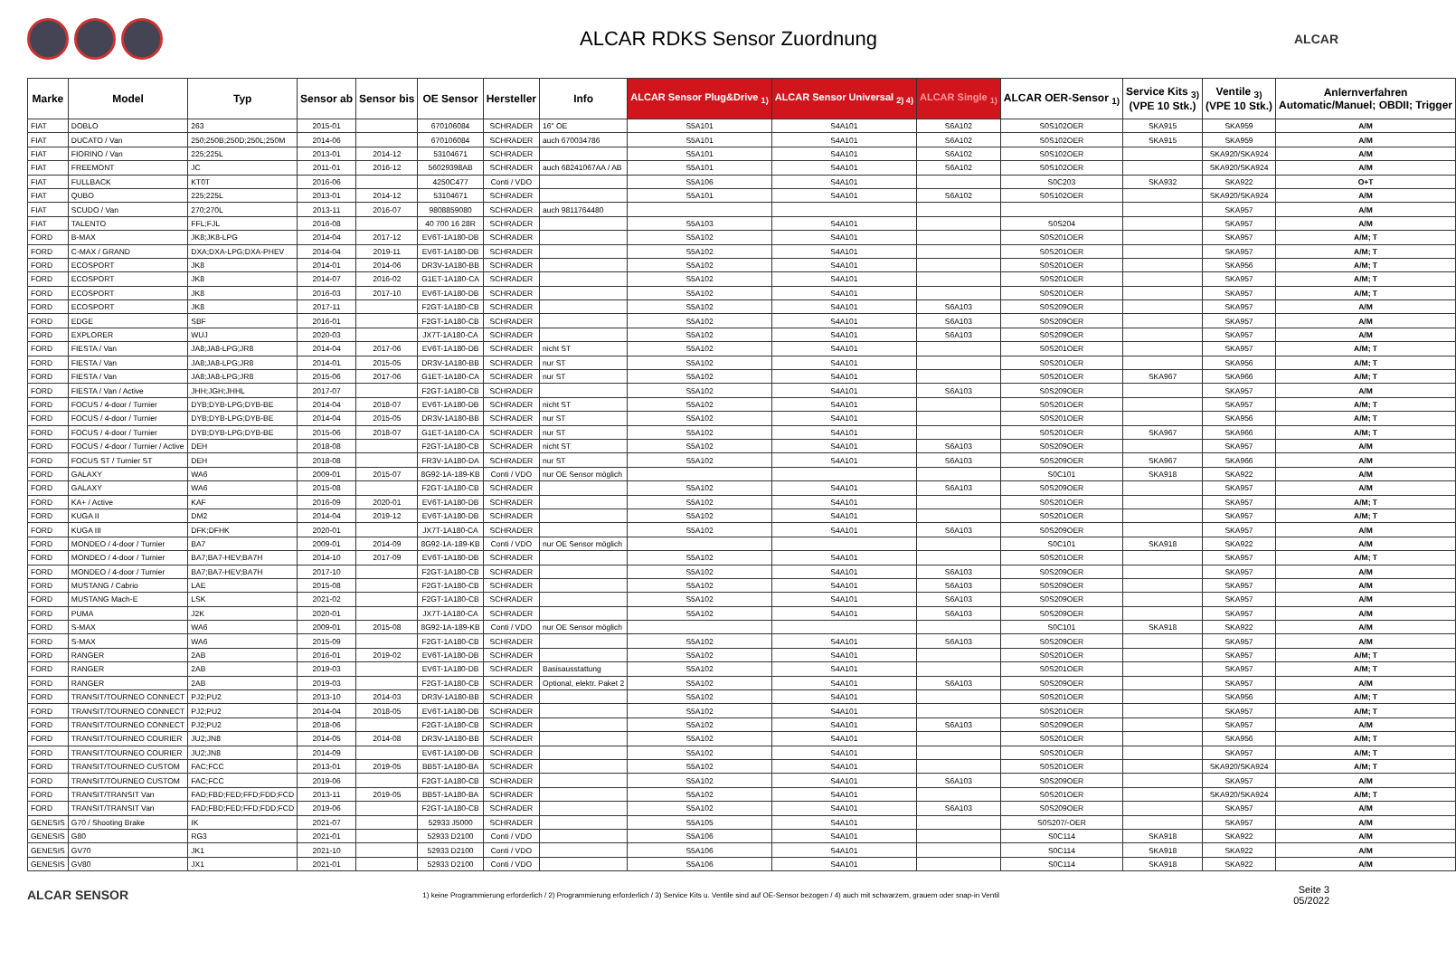ALCAR RDKS Sensor Zuordnung
ALCAR
| Marke | Model | Typ | Sensor ab | Sensor bis | OE Sensor | Hersteller | Info | ALCAR Sensor Plug&Drive <sub>1)</sub> | ALCAR Sensor Universal <sub>2) 4)</sub> | ALCAR Single <sub>1)</sub> | ALCAR OER-Sensor <sub>1)</sub> | Service Kits <sub>3)</sub> (VPE 10 Stk.) | Ventile <sub>3)</sub> (VPE 10 Stk.) | Anlernverfahren Automatic/Manuel; OBDII; Trigger |
| --- | --- | --- | --- | --- | --- | --- | --- | --- | --- | --- | --- | --- | --- | --- |
| FIAT | DOBLO | 263 | 2015-01 | | 670106084 | SCHRADER | 16" OE | S5A101 | S4A101 | S6A102 | S0S102OER | SKA915 | SKA959 | A/M |
| FIAT | DUCATO / Van | 250;250B;250D;250L;250M | 2014-06 | | 670106084 | SCHRADER | auch 670034786 | S5A101 | S4A101 | S6A102 | S0S102OER | SKA915 | SKA959 | A/M |
| FIAT | FIORINO / Van | 225;225L | 2013-01 | 2014-12 | 53104671 | SCHRADER | | S5A101 | S4A101 | S6A102 | S0S102OER | | SKA920/SKA924 | A/M |
| FIAT | FREEMONT | JC | 2011-01 | 2016-12 | 56029398AB | SCHRADER | auch 68241067AA / AB | S5A101 | S4A101 | S6A102 | S0S102OER | | SKA920/SKA924 | A/M |
| FIAT | FULLBACK | KT0T | 2016-06 | | 4250C477 | Conti / VDO | | S5A106 | S4A101 | | S0C203 | SKA932 | SKA922 | O+T |
| FIAT | QUBO | 225;225L | 2013-01 | 2014-12 | 53104671 | SCHRADER | | S5A101 | S4A101 | S6A102 | S0S102OER | | SKA920/SKA924 | A/M |
| FIAT | SCUDO / Van | 270;270L | 2013-11 | 2016-07 | 9808859080 | SCHRADER | auch 9811764480 | | | | | | SKA957 | A/M |
| FIAT | TALENTO | FFL;FJL | 2016-08 | | 40 700 16 28R | SCHRADER | | S5A103 | S4A101 | | S0S204 | | SKA957 | A/M |
| FORD | B-MAX | JK8;JK8-LPG | 2014-04 | 2017-12 | EV6T-1A180-DB | SCHRADER | | S5A102 | S4A101 | | S0S201OER | | SKA957 | A/M; T |
| FORD | C-MAX / GRAND | DXA;DXA-LPG;DXA-PHEV | 2014-04 | 2019-11 | EV6T-1A180-DB | SCHRADER | | S5A102 | S4A101 | | S0S201OER | | SKA957 | A/M; T |
| FORD | ECOSPORT | JK8 | 2014-01 | 2014-06 | DR3V-1A180-BB | SCHRADER | | S5A102 | S4A101 | | S0S201OER | | SKA956 | A/M; T |
| FORD | ECOSPORT | JK8 | 2014-07 | 2016-02 | G1ET-1A180-CA | SCHRADER | | S5A102 | S4A101 | | S0S201OER | | SKA957 | A/M; T |
| FORD | ECOSPORT | JK8 | 2016-03 | 2017-10 | EV6T-1A180-DB | SCHRADER | | S5A102 | S4A101 | | S0S201OER | | SKA957 | A/M; T |
| FORD | ECOSPORT | JK8 | 2017-11 | | F2GT-1A180-CB | SCHRADER | | S5A102 | S4A101 | S6A103 | S0S209OER | | SKA957 | A/M |
| FORD | EDGE | SBF | 2016-01 | | F2GT-1A180-CB | SCHRADER | | S5A102 | S4A101 | S6A103 | S0S209OER | | SKA957 | A/M |
| FORD | EXPLORER | WUJ | 2020-03 | | JX7T-1A180-CA | SCHRADER | | S5A102 | S4A101 | S6A103 | S0S209OER | | SKA957 | A/M |
| FORD | FIESTA / Van | JA8;JA8-LPG;JR8 | 2014-04 | 2017-06 | EV6T-1A180-DB | SCHRADER | nicht ST | S5A102 | S4A101 | | S0S201OER | | SKA957 | A/M; T |
| FORD | FIESTA / Van | JA8;JA8-LPG;JR8 | 2014-01 | 2015-05 | DR3V-1A180-BB | SCHRADER | nur ST | S5A102 | S4A101 | | S0S201OER | | SKA956 | A/M; T |
| FORD | FIESTA / Van | JA8;JA8-LPG;JR8 | 2015-06 | 2017-06 | G1ET-1A180-CA | SCHRADER | nur ST | S5A102 | S4A101 | | S0S201OER | SKA967 | SKA966 | A/M; T |
| FORD | FIESTA / Van / Active | JHH;JGH;JHHL | 2017-07 | | F2GT-1A180-CB | SCHRADER | | S5A102 | S4A101 | S6A103 | S0S209OER | | SKA957 | A/M |
| FORD | FOCUS / 4-door / Turnier | DYB;DYB-LPG;DYB-BE | 2014-04 | 2018-07 | EV6T-1A180-DB | SCHRADER | nicht ST | S5A102 | S4A101 | | S0S201OER | | SKA957 | A/M; T |
| FORD | FOCUS / 4-door / Turnier | DYB;DYB-LPG;DYB-BE | 2014-04 | 2015-05 | DR3V-1A180-BB | SCHRADER | nur ST | S5A102 | S4A101 | | S0S201OER | | SKA956 | A/M; T |
| FORD | FOCUS / 4-door / Turnier | DYB;DYB-LPG;DYB-BE | 2015-06 | 2018-07 | G1ET-1A180-CA | SCHRADER | nur ST | S5A102 | S4A101 | | S0S201OER | SKA967 | SKA966 | A/M; T |
| FORD | FOCUS / 4-door / Turnier / Active | DEH | 2018-08 | | F2GT-1A180-CB | SCHRADER | nicht ST | S5A102 | S4A101 | S6A103 | S0S209OER | | SKA957 | A/M |
| FORD | FOCUS ST / Turnier ST | DEH | 2018-08 | | FR3V-1A180-DA | SCHRADER | nur ST | S5A102 | S4A101 | S6A103 | S0S209OER | SKA967 | SKA966 | A/M |
| FORD | GALAXY | WA6 | 2009-01 | 2015-07 | 8G92-1A-189-KB | Conti / VDO | nur OE Sensor möglich | | | | S0C101 | SKA918 | SKA922 | A/M |
| FORD | GALAXY | WA6 | 2015-08 | | F2GT-1A180-CB | SCHRADER | | S5A102 | S4A101 | S6A103 | S0S209OER | | SKA957 | A/M |
| FORD | KA+ / Active | KAF | 2016-09 | 2020-01 | EV6T-1A180-DB | SCHRADER | | S5A102 | S4A101 | | S0S201OER | | SKA957 | A/M; T |
| FORD | KUGA II | DM2 | 2014-04 | 2019-12 | EV6T-1A180-DB | SCHRADER | | S5A102 | S4A101 | | S0S201OER | | SKA957 | A/M; T |
| FORD | KUGA III | DFK;DFHK | 2020-01 | | JX7T-1A180-CA | SCHRADER | | S5A102 | S4A101 | S6A103 | S0S209OER | | SKA957 | A/M |
| FORD | MONDEO / 4-door / Turnier | BA7 | 2009-01 | 2014-09 | 8G92-1A-189-KB | Conti / VDO | nur OE Sensor möglich | | | | S0C101 | SKA918 | SKA922 | A/M |
| FORD | MONDEO / 4-door / Turnier | BA7;BA7-HEV;BA7H | 2014-10 | 2017-09 | EV6T-1A180-DB | SCHRADER | | S5A102 | S4A101 | | S0S201OER | | SKA957 | A/M; T |
| FORD | MONDEO / 4-door / Turnier | BA7;BA7-HEV;BA7H | 2017-10 | | F2GT-1A180-CB | SCHRADER | | S5A102 | S4A101 | S6A103 | S0S209OER | | SKA957 | A/M |
| FORD | MUSTANG / Cabrio | LAE | 2015-08 | | F2GT-1A180-CB | SCHRADER | | S5A102 | S4A101 | S6A103 | S0S209OER | | SKA957 | A/M |
| FORD | MUSTANG Mach-E | LSK | 2021-02 | | F2GT-1A180-CB | SCHRADER | | S5A102 | S4A101 | S6A103 | S0S209OER | | SKA957 | A/M |
| FORD | PUMA | J2K | 2020-01 | | JX7T-1A180-CA | SCHRADER | | S5A102 | S4A101 | S6A103 | S0S209OER | | SKA957 | A/M |
| FORD | S-MAX | WA6 | 2009-01 | 2015-08 | 8G92-1A-189-KB | Conti / VDO | nur OE Sensor möglich | | | | S0C101 | SKA918 | SKA922 | A/M |
| FORD | S-MAX | WA6 | 2015-09 | | F2GT-1A180-CB | SCHRADER | | S5A102 | S4A101 | S6A103 | S0S209OER | | SKA957 | A/M |
| FORD | RANGER | 2AB | 2016-01 | 2019-02 | EV6T-1A180-DB | SCHRADER | | S5A102 | S4A101 | | S0S201OER | | SKA957 | A/M; T |
| FORD | RANGER | 2AB | 2019-03 | | EV6T-1A180-DB | SCHRADER | Basisausstattung | S5A102 | S4A101 | | S0S201OER | | SKA957 | A/M; T |
| FORD | RANGER | 2AB | 2019-03 | | F2GT-1A180-CB | SCHRADER | Optional, elektr. Paket 2 | S5A102 | S4A101 | S6A103 | S0S209OER | | SKA957 | A/M |
| FORD | TRANSIT/TOURNEO CONNECT | PJ2;PU2 | 2013-10 | 2014-03 | DR3V-1A180-BB | SCHRADER | | S5A102 | S4A101 | | S0S201OER | | SKA956 | A/M; T |
| FORD | TRANSIT/TOURNEO CONNECT | PJ2;PU2 | 2014-04 | 2018-05 | EV6T-1A180-DB | SCHRADER | | S5A102 | S4A101 | | S0S201OER | | SKA957 | A/M; T |
| FORD | TRANSIT/TOURNEO CONNECT | PJ2;PU2 | 2018-06 | | F2GT-1A180-CB | SCHRADER | | S5A102 | S4A101 | S6A103 | S0S209OER | | SKA957 | A/M |
| FORD | TRANSIT/TOURNEO COURIER | JU2;JN8 | 2014-05 | 2014-08 | DR3V-1A180-BB | SCHRADER | | S5A102 | S4A101 | | S0S201OER | | SKA956 | A/M; T |
| FORD | TRANSIT/TOURNEO COURIER | JU2;JN8 | 2014-09 | | EV6T-1A180-DB | SCHRADER | | S5A102 | S4A101 | | S0S201OER | | SKA957 | A/M; T |
| FORD | TRANSIT/TOURNEO CUSTOM | FAC;FCC | 2013-01 | 2019-05 | BB5T-1A180-BA | SCHRADER | | S5A102 | S4A101 | | S0S201OER | | SKA920/SKA924 | A/M; T |
| FORD | TRANSIT/TOURNEO CUSTOM | FAC;FCC | 2019-06 | | F2GT-1A180-CB | SCHRADER | | S5A102 | S4A101 | S6A103 | S0S209OER | | SKA957 | A/M |
| FORD | TRANSIT/TRANSIT Van | FAD;FBD;FED;FFD;FDD;FCD | 2013-11 | 2019-05 | BB5T-1A180-BA | SCHRADER | | S5A102 | S4A101 | | S0S201OER | | SKA920/SKA924 | A/M; T |
| FORD | TRANSIT/TRANSIT Van | FAD;FBD;FED;FFD;FDD;FCD | 2019-06 | | F2GT-1A180-CB | SCHRADER | | S5A102 | S4A101 | S6A103 | S0S209OER | | SKA957 | A/M |
| GENESIS | G70 / Shooting Brake | IK | 2021-07 | | 52933 J5000 | SCHRADER | | S5A105 | S4A101 | | S0S207/-OER | | SKA957 | A/M |
| GENESIS | G80 | RG3 | 2021-01 | | 52933 D2100 | Conti / VDO | | S5A106 | S4A101 | | S0C114 | SKA918 | SKA922 | A/M |
| GENESIS | GV70 | JK1 | 2021-10 | | 52933 D2100 | Conti / VDO | | S5A106 | S4A101 | | S0C114 | SKA918 | SKA922 | A/M |
| GENESIS | GV80 | JX1 | 2021-01 | | 52933 D2100 | Conti / VDO | | S5A106 | S4A101 | | S0C114 | SKA918 | SKA922 | A/M |
ALCAR SENSOR
1) keine Programmierung erforderlich / 2) Programmierung erforderlich / 3) Service Kits u. Ventile sind auf OE-Sensor bezogen / 4) auch mit schwarzem, grauem oder snap-in Ventil
Seite 3
05/2022